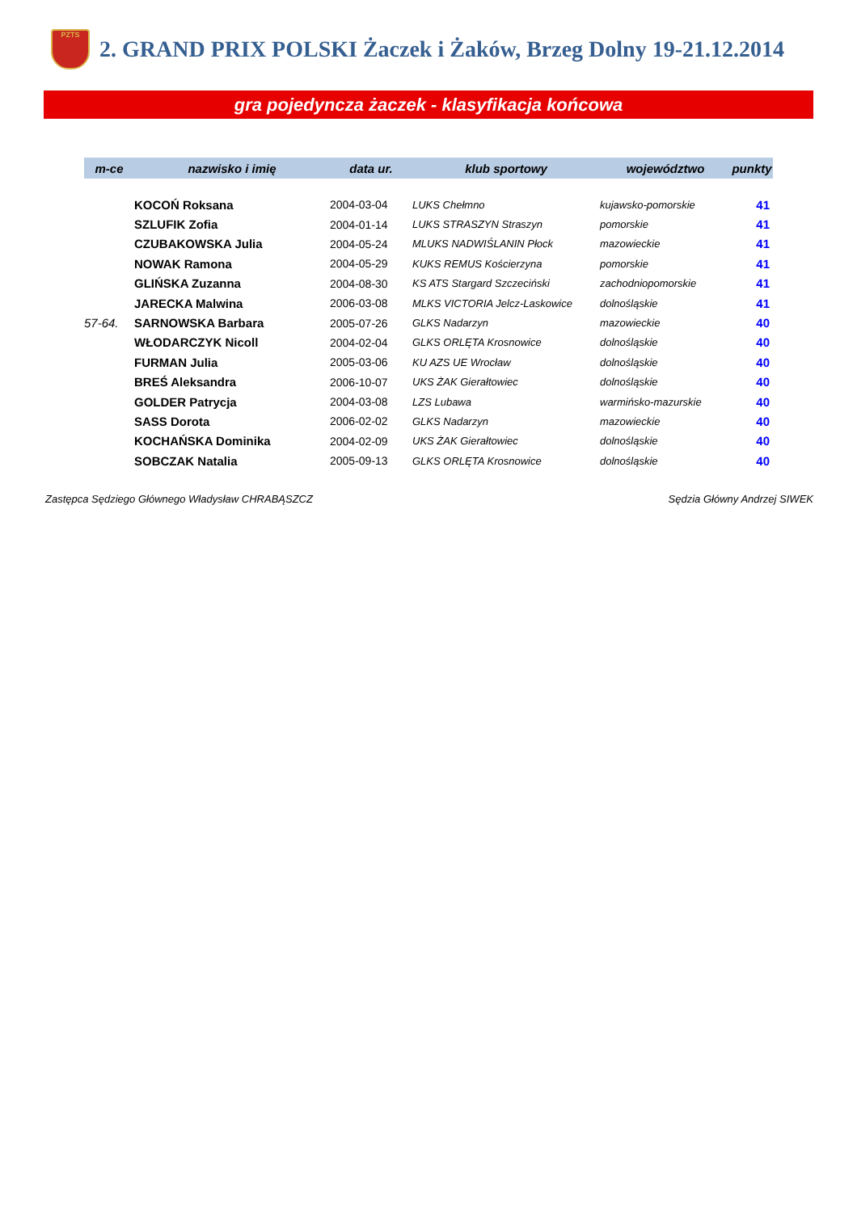PZTS
2. GRAND PRIX POLSKI Żaczek i Żaków, Brzeg Dolny 19-21.12.2014
gra pojedyncza żaczek - klasyfikacja końcowa
| m-ce | nazwisko i imię | data ur. | klub sportowy | województwo | punkty |
| --- | --- | --- | --- | --- | --- |
| | KOCOŃ Roksana | 2004-03-04 | LUKS Chełmno | kujawsko-pomorskie | 41 |
| | SZLUFIK Zofia | 2004-01-14 | LUKS STRASZYN Straszyn | pomorskie | 41 |
| | CZUBAKOWSKA Julia | 2004-05-24 | MLUKS NADWIŚLANIN Płock | mazowieckie | 41 |
| | NOWAK Ramona | 2004-05-29 | KUKS REMUS Kościerzyna | pomorskie | 41 |
| | GLIŃSKA Zuzanna | 2004-08-30 | KS ATS Stargard Szczeciński | zachodniopomorskie | 41 |
| | JARECKA Malwina | 2006-03-08 | MLKS VICTORIA Jelcz-Laskowice | dolnośląskie | 41 |
| 57-64. | SARNOWSKA Barbara | 2005-07-26 | GLKS Nadarzyn | mazowieckie | 40 |
| | WŁODARCZYK Nicoll | 2004-02-04 | GLKS ORLĘTA Krosnowice | dolnośląskie | 40 |
| | FURMAN Julia | 2005-03-06 | KU AZS UE Wrocław | dolnośląskie | 40 |
| | BREŚ Aleksandra | 2006-10-07 | UKS ŻAK Gierałtowiec | dolnośląskie | 40 |
| | GOLDER Patrycja | 2004-03-08 | LZS Lubawa | warmińsko-mazurskie | 40 |
| | SASS Dorota | 2006-02-02 | GLKS Nadarzyn | mazowieckie | 40 |
| | KOCHAŃSKA Dominika | 2004-02-09 | UKS ŻAK Gierałtowiec | dolnośląskie | 40 |
| | SOBCZAK Natalia | 2005-09-13 | GLKS ORLĘTA Krosnowice | dolnośląskie | 40 |
Zastępca Sędziego Głównego Władysław CHRABĄSZCZ Sędzia Główny Andrzej SIWEK